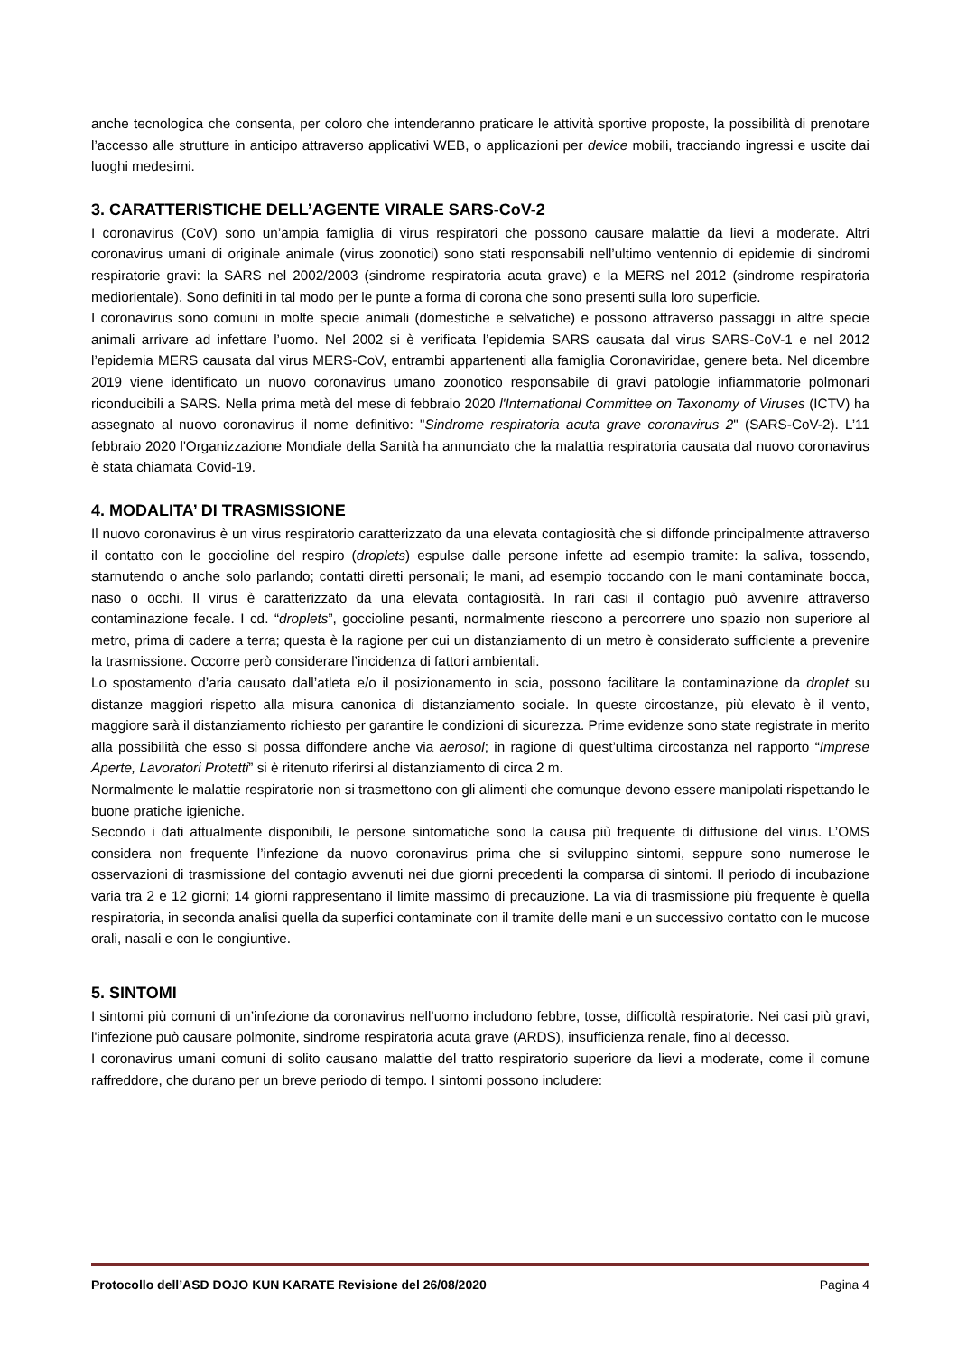anche tecnologica che consenta, per coloro che intenderanno praticare le attività sportive proposte, la possibilità di prenotare l’accesso alle strutture in anticipo attraverso applicativi WEB, o applicazioni per device mobili, tracciando ingressi e uscite dai luoghi medesimi.
3. CARATTERISTICHE DELL’AGENTE VIRALE SARS-CoV-2
I coronavirus (CoV) sono un’ampia famiglia di virus respiratori che possono causare malattie da lievi a moderate. Altri coronavirus umani di originale animale (virus zoonotici) sono stati responsabili nell’ultimo ventennio di epidemie di sindromi respiratorie gravi: la SARS nel 2002/2003 (sindrome respiratoria acuta grave) e la MERS nel 2012 (sindrome respiratoria mediorientale). Sono definiti in tal modo per le punte a forma di corona che sono presenti sulla loro superficie.
I coronavirus sono comuni in molte specie animali (domestiche e selvatiche) e possono attraverso passaggi in altre specie animali arrivare ad infettare l’uomo. Nel 2002 si è verificata l’epidemia SARS causata dal virus SARS-CoV-1 e nel 2012 l’epidemia MERS causata dal virus MERS-CoV, entrambi appartenenti alla famiglia Coronaviridae, genere beta. Nel dicembre 2019 viene identificato un nuovo coronavirus umano zoonotico responsabile di gravi patologie infiammatorie polmonari riconducibili a SARS. Nella prima metà del mese di febbraio 2020 l'International Committee on Taxonomy of Viruses (ICTV) ha assegnato al nuovo coronavirus il nome definitivo: "Sindrome respiratoria acuta grave coronavirus 2" (SARS-CoV-2). L’11 febbraio 2020 l'Organizzazione Mondiale della Sanità ha annunciato che la malattia respiratoria causata dal nuovo coronavirus è stata chiamata Covid-19.
4. MODALITA’ DI TRASMISSIONE
Il nuovo coronavirus è un virus respiratorio caratterizzato da una elevata contagiosità che si diffonde principalmente attraverso il contatto con le goccioline del respiro (droplets) espulse dalle persone infette ad esempio tramite: la saliva, tossendo, starnutendo o anche solo parlando; contatti diretti personali; le mani, ad esempio toccando con le mani contaminate bocca, naso o occhi. Il virus è caratterizzato da una elevata contagiosità. In rari casi il contagio può avvenire attraverso contaminazione fecale. I cd. “droplets”, goccioline pesanti, normalmente riescono a percorrere uno spazio non superiore al metro, prima di cadere a terra; questa è la ragione per cui un distanziamento di un metro è considerato sufficiente a prevenire la trasmissione. Occorre però considerare l’incidenza di fattori ambientali.
Lo spostamento d’aria causato dall’atleta e/o il posizionamento in scia, possono facilitare la contaminazione da droplet su distanze maggiori rispetto alla misura canonica di distanziamento sociale. In queste circostanze, più elevato è il vento, maggiore sarà il distanziamento richiesto per garantire le condizioni di sicurezza. Prime evidenze sono state registrate in merito alla possibilità che esso si possa diffondere anche via aerosol; in ragione di quest’ultima circostanza nel rapporto “Imprese Aperte, Lavoratori Protetti” si è ritenuto riferirsi al distanziamento di circa 2 m.
Normalmente le malattie respiratorie non si trasmettono con gli alimenti che comunque devono essere manipolati rispettando le buone pratiche igieniche.
Secondo i dati attualmente disponibili, le persone sintomatiche sono la causa più frequente di diffusione del virus. L’OMS considera non frequente l’infezione da nuovo coronavirus prima che si sviluppino sintomi, seppure sono numerose le osservazioni di trasmissione del contagio avvenuti nei due giorni precedenti la comparsa di sintomi. Il periodo di incubazione varia tra 2 e 12 giorni; 14 giorni rappresentano il limite massimo di precauzione. La via di trasmissione più frequente è quella respiratoria, in seconda analisi quella da superfici contaminate con il tramite delle mani e un successivo contatto con le mucose orali, nasali e con le congiuntive.
5. SINTOMI
I sintomi più comuni di un’infezione da coronavirus nell’uomo includono febbre, tosse, difficoltà respiratorie. Nei casi più gravi, l'infezione può causare polmonite, sindrome respiratoria acuta grave (ARDS), insufficienza renale, fino al decesso.
I coronavirus umani comuni di solito causano malattie del tratto respiratorio superiore da lievi a moderate, come il comune raffreddore, che durano per un breve periodo di tempo. I sintomi possono includere:
Protocollo dell’ASD DOJO KUN KARATE Revisione del 26/08/2020 Pagina 4